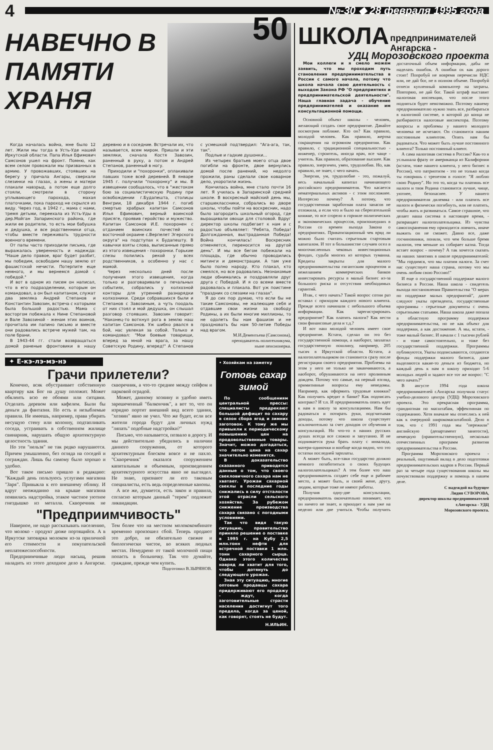4
№-30 ◆ 28 февраля 1995 года
НАВЕЧНО В ПАМЯТИ ХРАНЯ
50
Когда началась война, мне было 12 лет. Жили мы тогда в Усть-Уде нашей Иркутской области. Папа Илья Ефимович Самсонов ушел на фронт. Помню, как всем селом провожали мы призванных в армию. У провожавших, стоявших на берегу у причала Ангары, сверкали слезинки на глазах, а жены и матери плакали навзрыд, а потом еще долго стояли, смотрели в сторону уплывающего парохода, махая платочками, пока пароход не скрылся из виду. Через год, в 1942 г., мама с нами, тремя детьми, переехала из Усть-Уды в дер.Мойган Запаринского района, где жили ее родители, то есть мои бабушка и дедушка, и все родственники отца, чтобы вместе переживать трудности военного времени.
От папы часто приходили письма, где выражалась уверенность и надежда: "Наше дело правое, враг будет разбит, мы победим, освободим нашу землю от фашистской нечисти. Потерпите еще немного, и мы вернемся домой с победой."
И вот в одном из писем он написал, что в его подразделении, которым он командовал, а он был капитаном, служат два земляка Андрей Степанов и Константин Завозин, встреча с которыми была большой радостью. Мама с восторгом побежала к Нине Степановой и Вале Завозиной - женам этих воинов, прочитала им папино письмо и вместе они радовались встрече мужей там, на поле брани.
В 1943-44 гг. стали возвращаться домой раненые фронтовики в нашу деревню и в соседние. Встречали их, что называется, всем миром. Пришли и эти земляки, сначала Костя Завозин, раненный в руку, а потом и Андрей Степанов, раненный в ногу.
Приходили и "похоронки", оплакивали павших тоже всей деревней. В январе 1945 г. получили "похоронку" и мы. В извещении сообщалось, что в "жестоком бою за социалистическую Родину при освобождении г.Будапешта, столицы Венгрии, 18 декабря 1944 г. погиб смертью храбрых капитан Самсонов Илья Ефимович, верный воинской присяге, проявив геройство и мужество. Капитан Самсонов И.Е. похоронен с отданием воинских почестей на восточной окраине с.Верпелет Эгерского округа" на подступах к Будапешту. В кавычки взяты слова, выписанные прямо из этого извещения - похоронки. Горькие слезы полились рекой у всех родственников, а особенно у нас с мамой.
Через несколько дней после получения этого извещения, когда только и разговаривали о печальных событиях, собрались у колхозной конторы для утренней разнарядки колхозники. Среди собравшихся были и Степанов с Завозиным, а чуть поодаль от них стоял и мой дедушка, он слышал разговор стоявших. Завозин говорит: "Наконец-то воткнул рога в землю наш капитан Самсонов. Уж шибко рвался в бой, нас увлекая за собой. Только и командовал: "Мои боевые товарищи, вперед за мной на врага, за нашу Советскую Родину, вперед!" А Степанов с усмешкой подтвердил: "Ага-ага, так, так".
Подлые и гадкие душонки...
Из четырех братьев моего отца двое погибли на фронте, двое вернулись домой после ранений, но недолго прожили, раны сделали свое коварное дело, укоротили жизнь.
Кончилась война, мне стало почти 16 лет. Я училась в Запаринской средней школе. В воскресный майский день мы, старшеклассники, собрались во дворе школы, чтобы пойти на воскресник, надо было загородить школьный огород, где выращивали овощи для столовой. Вдруг директор школы подбегает к нам и с радостью объявляет: "Ребята, Победа! Долгожданная, выстраданная Победа! Война кончилась! Воскресник отменяется, переносится на другой день". И мы все бегом побежали на площадь, где обычно проводились митинги и демонстрации. А там уже было полно народу. Кто плакал, кто смеялся, но все радовались. Незнакомые люди обнимались и поздравляли друг друга с Победой. И я со всеми вместе радовалась и плакала. Вот уж поистине "праздник со слезами на глазах".
Я до сих пор думаю, что если бы не такие Самсоновы, не жалеющие себя и отдавшие свои жизни за свободу Родины, а их были многие миллионы, то не одолеть бы нам фашизм и не праздновать бы нам 50-летие Победы над врагом.
М.И.Дементьева (Самсонова),
преподаватель политехникума,
ныне пенсионерка.
✦ Е-кэ-лэ-мэ-нэ
Грачи прилетели?
Конечно, всяк обустраивает собственную квартиру как Бог на душу положит. Может обклеить всю ее обоями или ситцами. Отделать деревом или кафелем. Были бы деньги да фантазия. Но есть и незыблемые правила. Не имеешь, например, права убирать несущую стену или колонну, подтапливать соседа, устраивать в собственном жилище свинарник, нарушать общую архитектурную целостность здания.
Но эти "нельзя" не так редко нарушаются. Причем умышленно, без огляда на соседей и сограждан. Лишь бы самому было хорошо и удобно.
Вот такое письмо пришло в редакцию: "Каждый день пользуюсь услугами магазина "Заря". Привыкла к его внешнему облику. И вдруг неожиданно на крыше магазина появилась надстройка, этакое частное уютное гнездышко из металла. Скворечник не скворечник, а что-то среднее между сейфом и парковой оградой.
Может, данному хозяину и удобно иметь зарешеченный "балкончик", а вот то, что он изрядно портит внешний вид всего здания, "хозяин" явно не учел. Что же будет, если все жители города будут для личных нужд "ляпать" подобные надстройки?"
Письмо, что называется, позвало в дорогу. И мы действительно убедились в наличии данного сооружения, от которого архитектурным блеском вовсе и не пахло. "Скворечник" оказался сооружением капитальным и объемным, произведением архитектурного искусства явно не выглядел. Не знаю, признают ли его таковым специалисты, есть ведь определенные каноны.
А все же, думается, есть закон и правила, согласно которым данный "терем" подлежит ликвидации.
"Предприимчивость"
Наверное, не надо рассказывать населению, что молоко - продукт дюже портящийся. А в Иркутске затоварка молоком из-за приличной его стоимости и покупательской неплатежеспособности.
Предприимчивые люди насыщ, решив наладить из этого доходное дело в Ангарске. Тем более что на местном молококомбинате временно произошел сбой. Теперь продают это добро, не обязательно свежее и биологически чистое, во всяких людных местах. Немудрено от такой молочной пищи попасть в больничку. Так что думайте, граждане, прежде чем купить.
Подготовил В.ЗЫРЯНОВ.
• Хозяйкам на заметку
Готовь сахар зимой
По сообщениям центральной прессы: специалисты предрекают большой дефицит по сахару в сезон сбора ягод и зимних заготовок. К тому же мы привыкли к периодическому повышению цен на продовольственные товары. Значит, можно догадаться, что летом цена на сахар значительно изменится.
В доказательство сказанного приводятся данные о том, что своего свекловичного сахара нам не хватает. Урожаи сахарной свеклы в последние годы снижались в силу отсталости этой отрасли сельского хозяйства. За рубежом снижение производства сахара связано с погодными условиями.
Так что видя такую ситуацию, правительство приняло решение о поставке в 1995 г. на Кубу 2,5 млн.тонн нефти для встречной поставки 1 млн. тонн сахарного сырца. Однако этого количества навряд ли хватит для того, чтобы дотянуть до следующего урожая.
Зная эту ситуацию, многие оптовые продавцы сахара придерживают его продажу - ждут, когда заготовительные страсти населения достигнут того предела, когда за ценой, как говорят, стоять не будут.
Н.ИЛЬИН.
ШКОЛА предпринимателей
Ангарска -
УДЦ Морозовского проекта
Мои коллеги и я смело можем заявить, что мы проходим путь становления предпринимательства в России с самого начала, потому что школа начала свою деятельность с выходом Закона РФ "О предприятиях и предпринимательской деятельности". Наша главная задача - обучение предпринимателей и оказание им консультационной помощи.
Основной объект школы - человек, желающий создать свое предприятие. Давайте посмотрим поближе. Кто он? Как правило, молодой человек. Как правило, жертва сокращения на огромном предприятии. Как правило, с традиционной специальностью - инженер, строитель, иногда врач, все чаще - учитель. Как правило, образование высшее. Как правило, энергичен, умен, трудолюбив. Но, как правило, не знает, с чего начать.
Энергия, ум, трудолюбие - это, пожалуй, весь начальный капитал начинающего российского предпринимателя. Что касается нематериальных активов - с этим посложнее. Интересно почему? А потому, что государственная заработная плата запасов не отложила, а если что и было на сберегательной книжке, то все сгорело в горниле политических и экономических процессов, произошедших в России со времен выхода Закона о предприятиях. Приватизационный чек вряд ли можно было считать серьезным стартовым капиталом. И тот в большинстве случаев осел в многочисленных чековых инвестиционных фондах, судьба многих из которых туманна. Кредиты закрыты для малого предпринимательства гигантским процентом и нежеланием коммерческих банков инвестировать ресурсы в малый бизнес из-за большого риска и отсутствия необходимых гарантий.
Итак, с чего начать? Такой вопрос сотни раз вставал с приходом каждого нового клиента. Прежде всего начинали с небольшого объема информации. Как зарегистрировать предприятие? Как платить налоги? Как вести свои финансовые дела и т.д.?
И вот наш молодой человек имеет свое предприятие. Кстати, сделал он это без государственной помощи, а наоборот, заплатил государственную пошлину, например, 205 тысяч в Иркутской области. Кстати, а налогоплательщиком он становится сразу после регистрации своего предприятия. Проблемы на этом у него не только не заканчиваются, а наоборот, обрушиваются на него проливным дождем. Потому что самые, на первый взгляд, примитивные вопросы ему неведомы. Например, как оформить трудовые книжки? Как получить кредит в банке? Как подписать контракт? И т.п. И предприниматель опять идет к нам в школу за консультациями. Нам бы радоваться и потирать руки, подсчитывая доходы, потому что школа существует исключительно за счет доходов от обучения и консультаций. Но что-то в наших русских душах всегда все сложно и запутанно. И не поднимается рука брать плату с инвалида, матери-одиночки и вообще когда видно, что это остатки последней зарплаты.
А может быть, все-таки государство должно немного позаботиться о своих будущих налогоплательщиках? А тем более что наш предприниматель создает себе еще и рабочее место, а может быть, и своей жене, другу, людям, которые тоже не имеют работы.
Получив одну-две консультации, предприниматель окончательно понимает, что он ничего не знает, и приходит к нам уже на неделю или две учиться. Чтобы получить достаточный объем информации, дабы не наделать ошибок. А ошибки ох как дорого стоят! Попробуй не вовремя перечисли НДС или, не дай бог, не в полном объеме. Попробуй отнеси купленный компьютер на затраты. Повторяю, не дай бог. Такой штраф выставит налоговая инспекция, что после этого подняться будет невозможно. Поэтому нашему предпринимателю нужно знать все, разбираться в налоговой системе, в которой до конца не разбираются налоговые инспектора. Поэтому вопросы и проблемы у нашего молодого человека не исчезают. Он становится нашим постоянным клиентом. Опять нам бы радоваться. Что может быть лучше постоянного клиента? Только постоянный клиент.
А сама налоговая система в России? Как-то я услышала фразу от американца из Калифорнии (кстати, тоже нашего клиента, у него бизнес в России), что патриотизм - это не только когда ты говоришь с трепетом в голосе: "Я люблю свою Родину". Но это то, когда ты платишь все налоги и твоя Родина становится лучше, чище, уютнее, безопаснее. У нашего предпринимателя дилемма - или платить все налоги и физически погибнуть, или не платить, чтобы жить и развиваться. Самое страшное, что делает наша система в настоящее время, - развращает налогоплательщика. Из чувства самосохранения ему приходится ловчить, иначе выжить он не сможет. Давно все, даже госчиновники, поняли, что чем больше бремя налогов, тем меньше их собирает казна. Тогда встает вопрос - почему? А так хочется сказать на наших занятиях в школе предпринимателей: "Мы гордимся, что мы платим налоги. За счет нас существует наша страна, потому что мы очень любим свою Россию!"
И еще о государственной поддержке малого бизнеса в России. Наша школа - свидетель выхода постановления Правительства "О мерах по поддержке малых предприятий", далее следуют указы президента, государственные программы - серьезные документы с очень серьезными статьями. Наша школа даже попала в областную программу поддержки предпринимательства, но не как объект для поддержки, а как достижение. А мы, кстати, - тоже малый бизнес. И начали с 1 тысячи рублей - и тоже самостоятельно, и тоже без государственной поддержки. Программы публикуются, Указы подписываются, создаются фонды поддержки малого бизнеса, даже выделяются какие-то деньги из бюджета, но каждый день к нам в школу приходят 5-6 молодых людей и задают все тот же вопрос: "С чего начать?"
В августе 1994 года школа предпринимателей г.Ангарска получила статус учебно-делового центра (УДЦ) Морозовского проекта. Это прекрасная программа, грандиозная по масштабам, эффективная по содержанию. Хотя вначале мы отнеслись к ней как к очередной широкомасштабной. Дело в том, что с 1991 года мы "пережили" английскую (департамент занятости), немецкую (правительственную), несколько отечественных программ развития предпринимательства в России.
Программа Морозовского проекта - реальный, ощутимый вклад в дело подготовки предпринимательских кадров в России. Первый раз за четыре года существования школы мы почувствовали поддержку и помощь в нашем деле.
С надеждой на будущее
Лидия СУВОРОВА,
директор школы предпринимателей
г.Ангарска - УДЦ
Морозовского проекта.